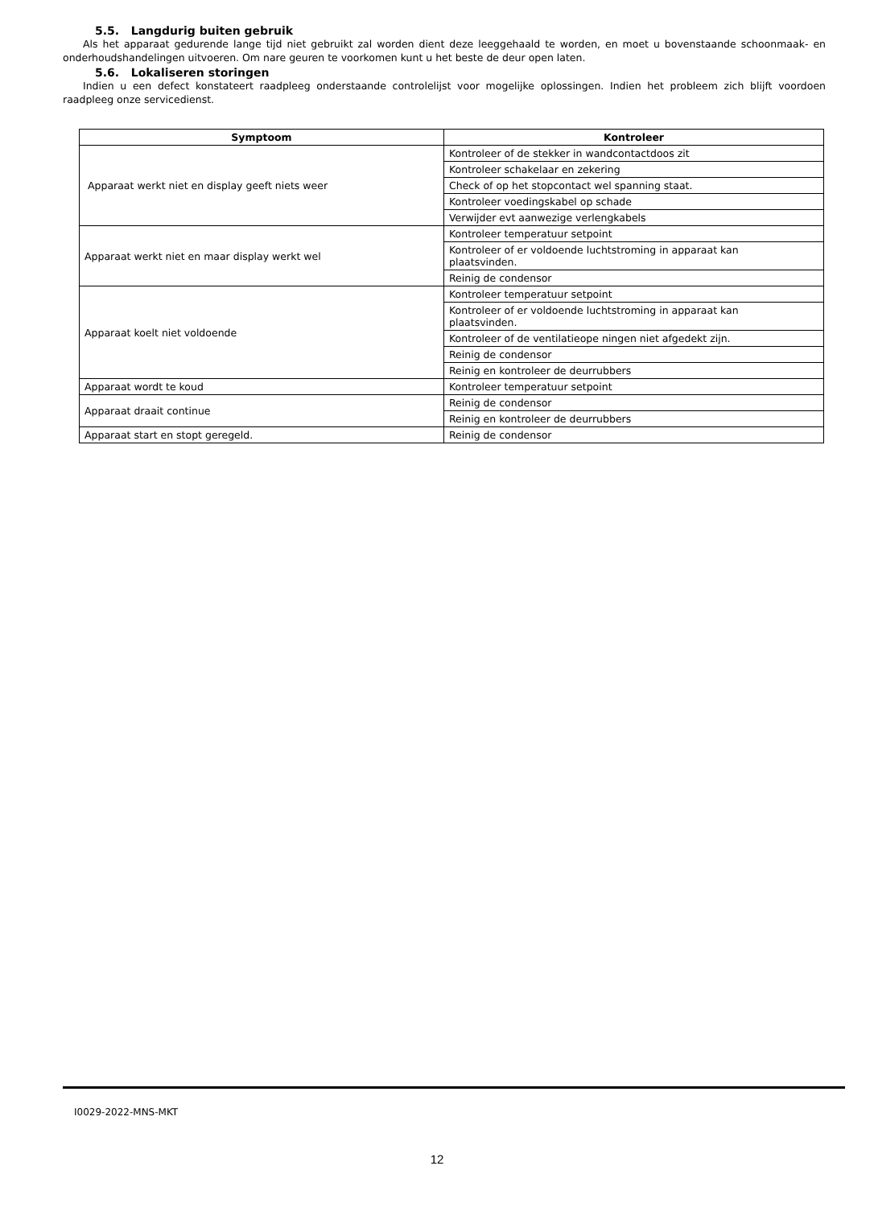5.5. Langdurig buiten gebruik
Als het apparaat gedurende lange tijd niet gebruikt zal worden dient deze leeggehaald te worden, en moet u bovenstaande schoonmaak- en onderhoudshandelingen uitvoeren. Om nare geuren te voorkomen kunt u het beste de deur open laten.
5.6. Lokaliseren storingen
Indien u een defect konstateert raadpleeg onderstaande controlelijst voor mogelijke oplossingen. Indien het probleem zich blijft voordoen raadpleeg onze servicedienst.
| Symptoom | Kontroleer |
| --- | --- |
| Apparaat werkt niet en display geeft niets weer | Kontroleer of de stekker in wandcontactdoos zit |
| | Kontroleer schakelaar en zekering |
| | Check of op het stopcontact wel spanning staat. |
| | Kontroleer voedingskabel op schade |
| | Verwijder evt aanwezige verlengkabels |
| Apparaat werkt niet en maar display werkt wel | Kontroleer temperatuur setpoint |
| | Kontroleer of er voldoende luchtstroming in apparaat kan plaatsvinden. |
| | Reinig de condensor |
| Apparaat koelt niet voldoende | Kontroleer temperatuur setpoint |
| | Kontroleer of er voldoende luchtstroming in apparaat kan plaatsvinden. |
| | Kontroleer of de ventilatieope ningen niet afgedekt zijn. |
| | Reinig de condensor |
| | Reinig en kontroleer de deurrubbers |
| Apparaat wordt te koud | Kontroleer temperatuur setpoint |
| Apparaat draait continue | Reinig de condensor |
| | Reinig en kontroleer de deurrubbers |
| Apparaat start en stopt geregeld. | Reinig de condensor |
I0029-2022-MNS-MKT
12